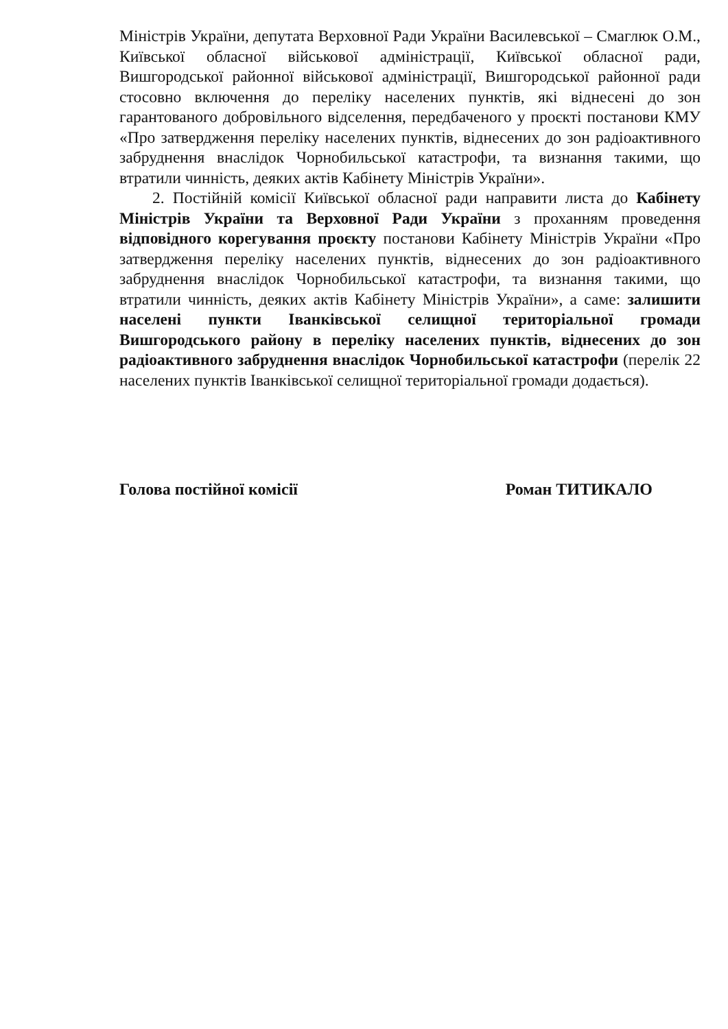Міністрів України, депутата Верховної Ради України Василевської – Смаглюк О.М., Київської обласної військової адміністрації, Київської обласної ради, Вишгородської районної військової адміністрації, Вишгородської районної ради стосовно включення до переліку населених пунктів, які віднесені до зон гарантованого добровільного відселення, передбаченого у проєкті постанови КМУ «Про затвердження переліку населених пунктів, віднесених до зон радіоактивного забруднення внаслідок Чорнобильської катастрофи, та визнання такими, що втратили чинність, деяких актів Кабінету Міністрів України».
2. Постійній комісії Київської обласної ради направити листа до Кабінету Міністрів України та Верховної Ради України з проханням проведення відповідного корегування проєкту постанови Кабінету Міністрів України «Про затвердження переліку населених пунктів, віднесених до зон радіоактивного забруднення внаслідок Чорнобильської катастрофи, та визнання такими, що втратили чинність, деяких актів Кабінету Міністрів України», а саме: залишити населені пункти Іванківської селищної територіальної громади Вишгородського району в переліку населених пунктів, віднесених до зон радіоактивного забруднення внаслідок Чорнобильської катастрофи (перелік 22 населених пунктів Іванківської селищної територіальної громади додається).
Голова постійної комісії Роман ТИТИКАЛО